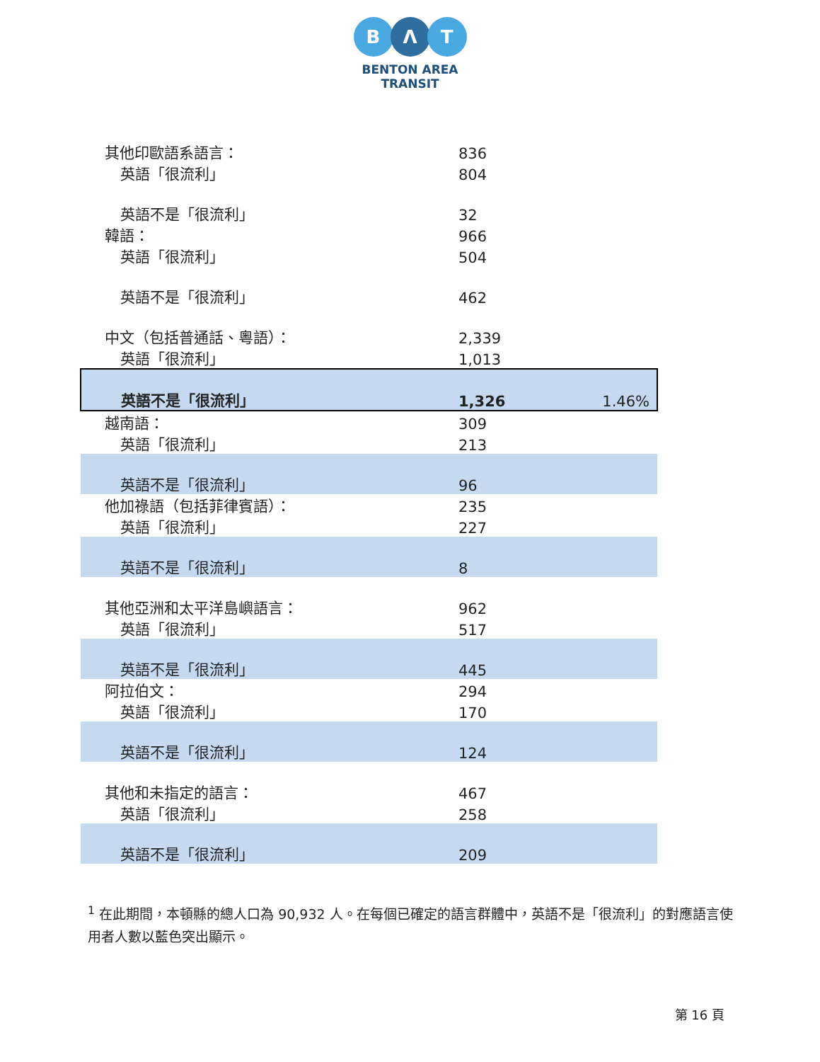B Λ T
BENTON AREA
TRANSIT
| 其他印歐語系語言： | 836 | |
| 英語「很流利」 | 804 | |
| 英語不是「很流利」 | 32 | |
| 韓語： | 966 | |
| 英語「很流利」 | 504 | |
| 英語不是「很流利」 | 462 | |
| 中文（包括普通話、粵語）： | 2,339 | |
| 英語「很流利」 | 1,013 | |
| 英語不是「很流利」 | 1,326 | 1.46% |
| 越南語： | 309 | |
| 英語「很流利」 | 213 | |
| 英語不是「很流利」 | 96 | |
| 他加祿語（包括菲律賓語）： | 235 | |
| 英語「很流利」 | 227 | |
| 英語不是「很流利」 | 8 | |
| 其他亞洲和太平洋島嶼語言： | 962 | |
| 英語「很流利」 | 517 | |
| 英語不是「很流利」 | 445 | |
| 阿拉伯文： | 294 | |
| 英語「很流利」 | 170 | |
| 英語不是「很流利」 | 124 | |
| 其他和未指定的語言： | 467 | |
| 英語「很流利」 | 258 | |
| 英語不是「很流利」 | 209 | |
<sup>1</sup> 在此期間，本頓縣的總人口為 90,932 人。在每個已確定的語言群體中，英語不是「很流利」的對應語言使用者人數以藍色突出顯示。
第 16 頁